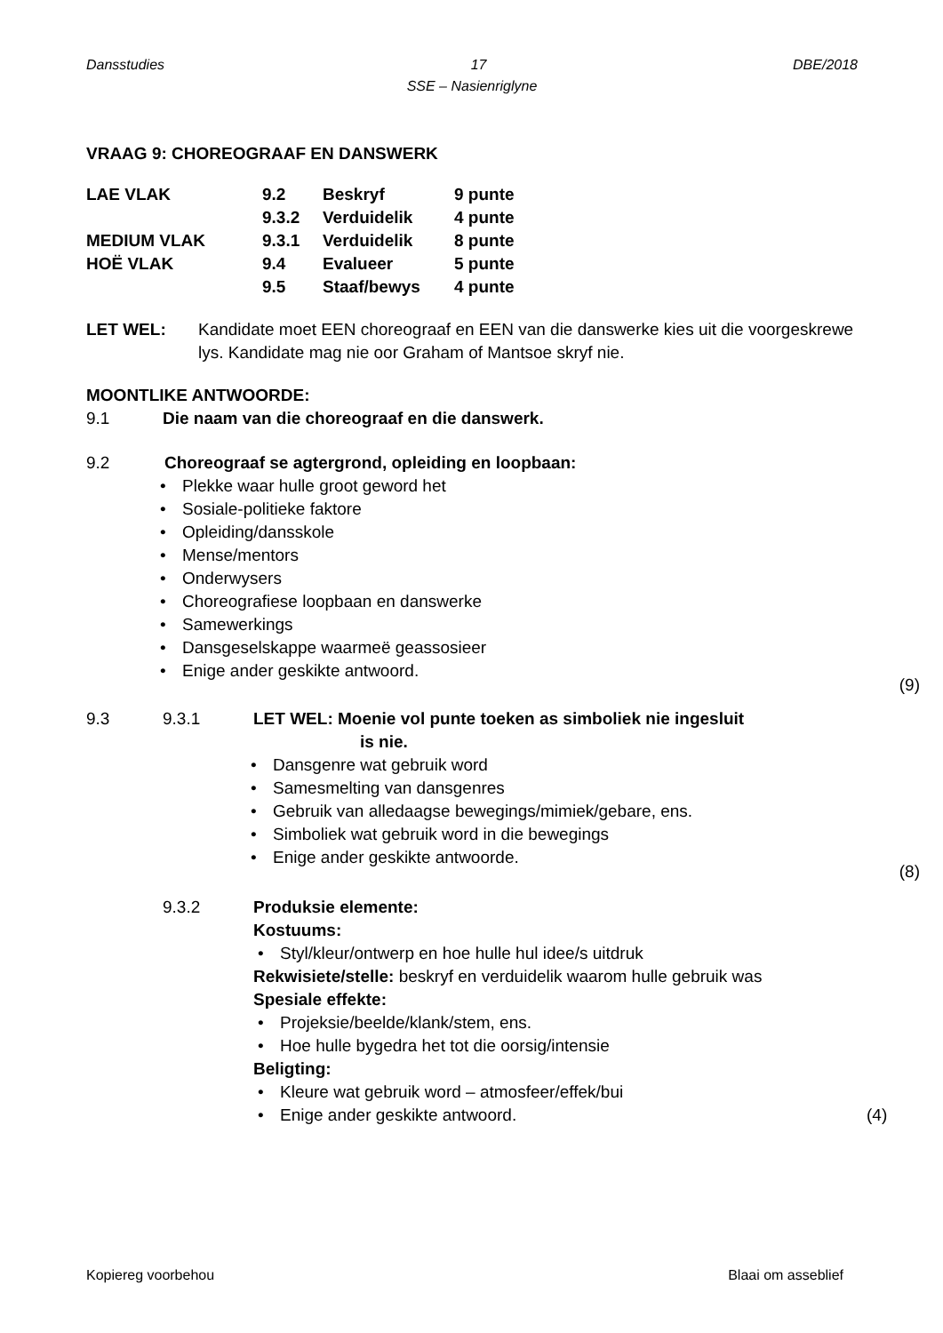Dansstudies 17 DBE/2018
SSE – Nasienriglyne
VRAAG 9: CHOREOGRAAF EN DANSWERK
| LAE VLAK | 9.2 | Beskryf | 9 punte |
| | 9.3.2 | Verduidelik | 4 punte |
| MEDIUM VLAK | 9.3.1 | Verduidelik | 8 punte |
| HOË VLAK | 9.4 | Evalueer | 5 punte |
| | 9.5 | Staaf/bewys | 4 punte |
LET WEL: Kandidate moet EEN choreograaf en EEN van die danswerke kies uit die voorgeskrewe lys. Kandidate mag nie oor Graham of Mantsoe skryf nie.
MOONTLIKE ANTWOORDE:
9.1 Die naam van die choreograaf en die danswerk.
9.2 Choreograaf se agtergrond, opleiding en loopbaan:
Plekke waar hulle groot geword het
Sosiale-politieke faktore
Opleiding/dansskole
Mense/mentors
Onderwysers
Choreografiese loopbaan en danswerke
Samewerkings
Dansgeselskappe waarmeë geassosieer
Enige ander geskikte antwoord.
(9)
9.3 9.3.1 LET WEL: Moenie vol punte toeken as simboliek nie ingesluit
is nie.
Dansgenre wat gebruik word
Samesmelting van dansgenres
Gebruik van alledaagse bewegings/mimiek/gebare, ens.
Simboliek wat gebruik word in die bewegings
Enige ander geskikte antwoorde.
(8)
9.3.2 Produksie elemente:
Kostuums:
Styl/kleur/ontwerp en hoe hulle hul idee/s uitdruk
Rekwisiete/stelle: beskryf en verduidelik waarom hulle gebruik was
Spesiale effekte:
Projeksie/beelde/klank/stem, ens.
Hoe hulle bygedra het tot die oorsig/intensie
Beligting:
Kleure wat gebruik word – atmosfeer/effek/bui
Enige ander geskikte antwoord. (4)
Kopiereg voorbehou Blaai om asseblief